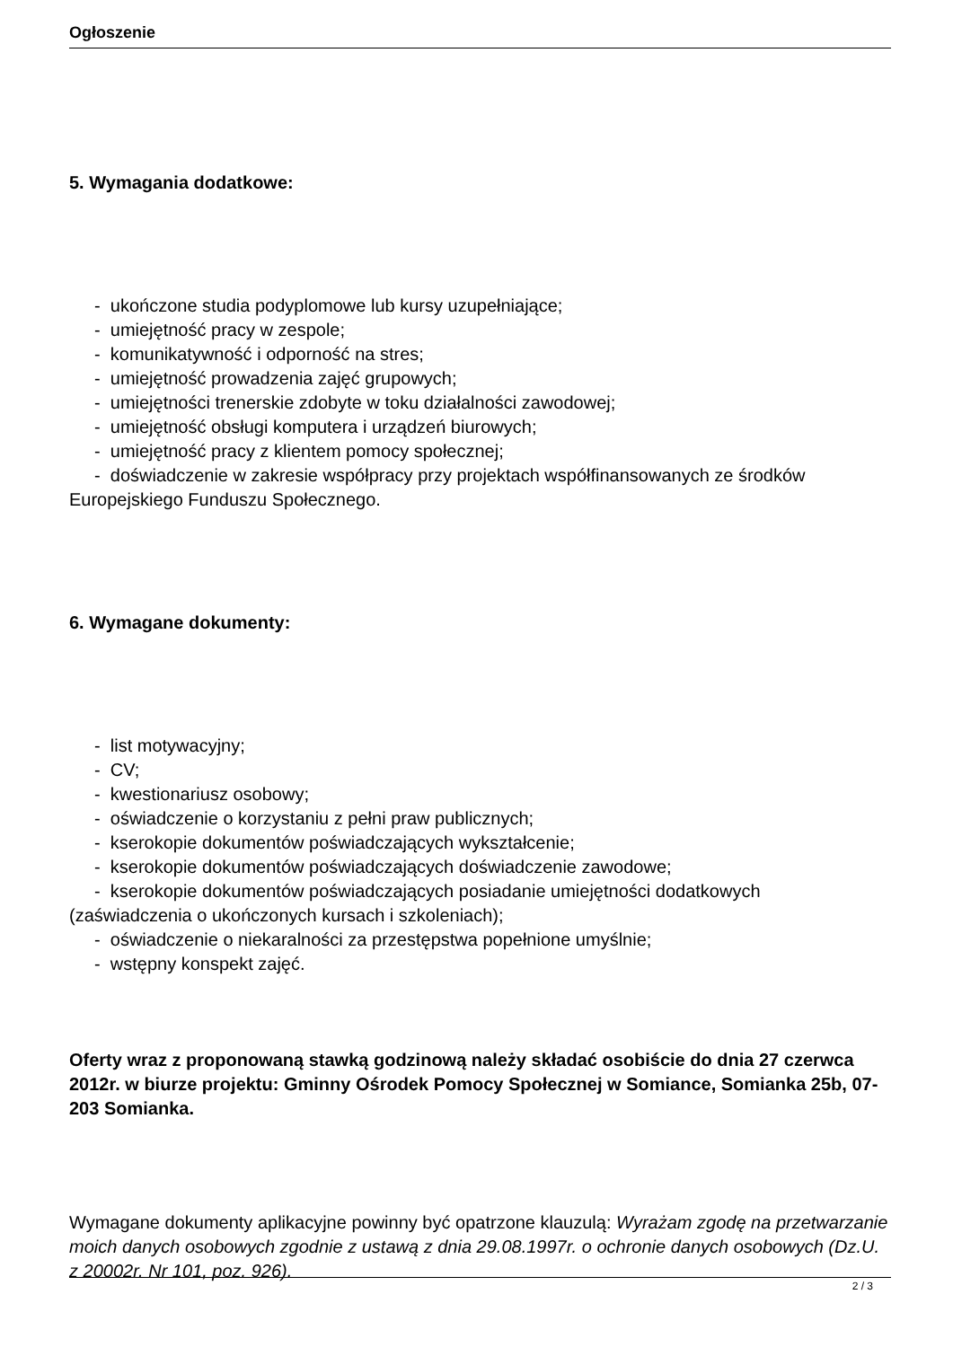Ogłoszenie
5. Wymagania dodatkowe:
- ukończone studia podyplomowe lub kursy uzupełniające;
- umiejętność pracy w zespole;
- komunikatywność i odporność na stres;
- umiejętność prowadzenia zajęć grupowych;
- umiejętności trenerskie zdobyte w toku działalności zawodowej;
- umiejętność obsługi komputera i urządzeń biurowych;
- umiejętność pracy z klientem pomocy społecznej;
- doświadczenie w zakresie współpracy przy projektach współfinansowanych ze środków Europejskiego Funduszu Społecznego.
6. Wymagane dokumenty:
- list motywacyjny;
- CV;
- kwestionariusz osobowy;
- oświadczenie o korzystaniu z pełni praw publicznych;
- kserokopie dokumentów poświadczających wykształcenie;
- kserokopie dokumentów poświadczających doświadczenie zawodowe;
- kserokopie dokumentów poświadczających posiadanie umiejętności dodatkowych
(zaświadczenia o ukończonych kursach i szkoleniach);
- oświadczenie o niekaralności za przestępstwa popełnione umyślnie;
- wstępny konspekt zajęć.
Oferty wraz z proponowaną stawką godzinową należy składać osobiście do dnia 27 czerwca 2012r. w biurze projektu: Gminny Ośrodek Pomocy Społecznej w Somiance, Somianka 25b, 07-203 Somianka.
Wymagane dokumenty aplikacyjne powinny być opatrzone klauzulą: Wyrażam zgodę na przetwarzanie moich danych osobowych zgodnie z ustawą z dnia 29.08.1997r. o ochronie danych osobowych (Dz.U. z 20002r. Nr 101, poz. 926).
2 / 3